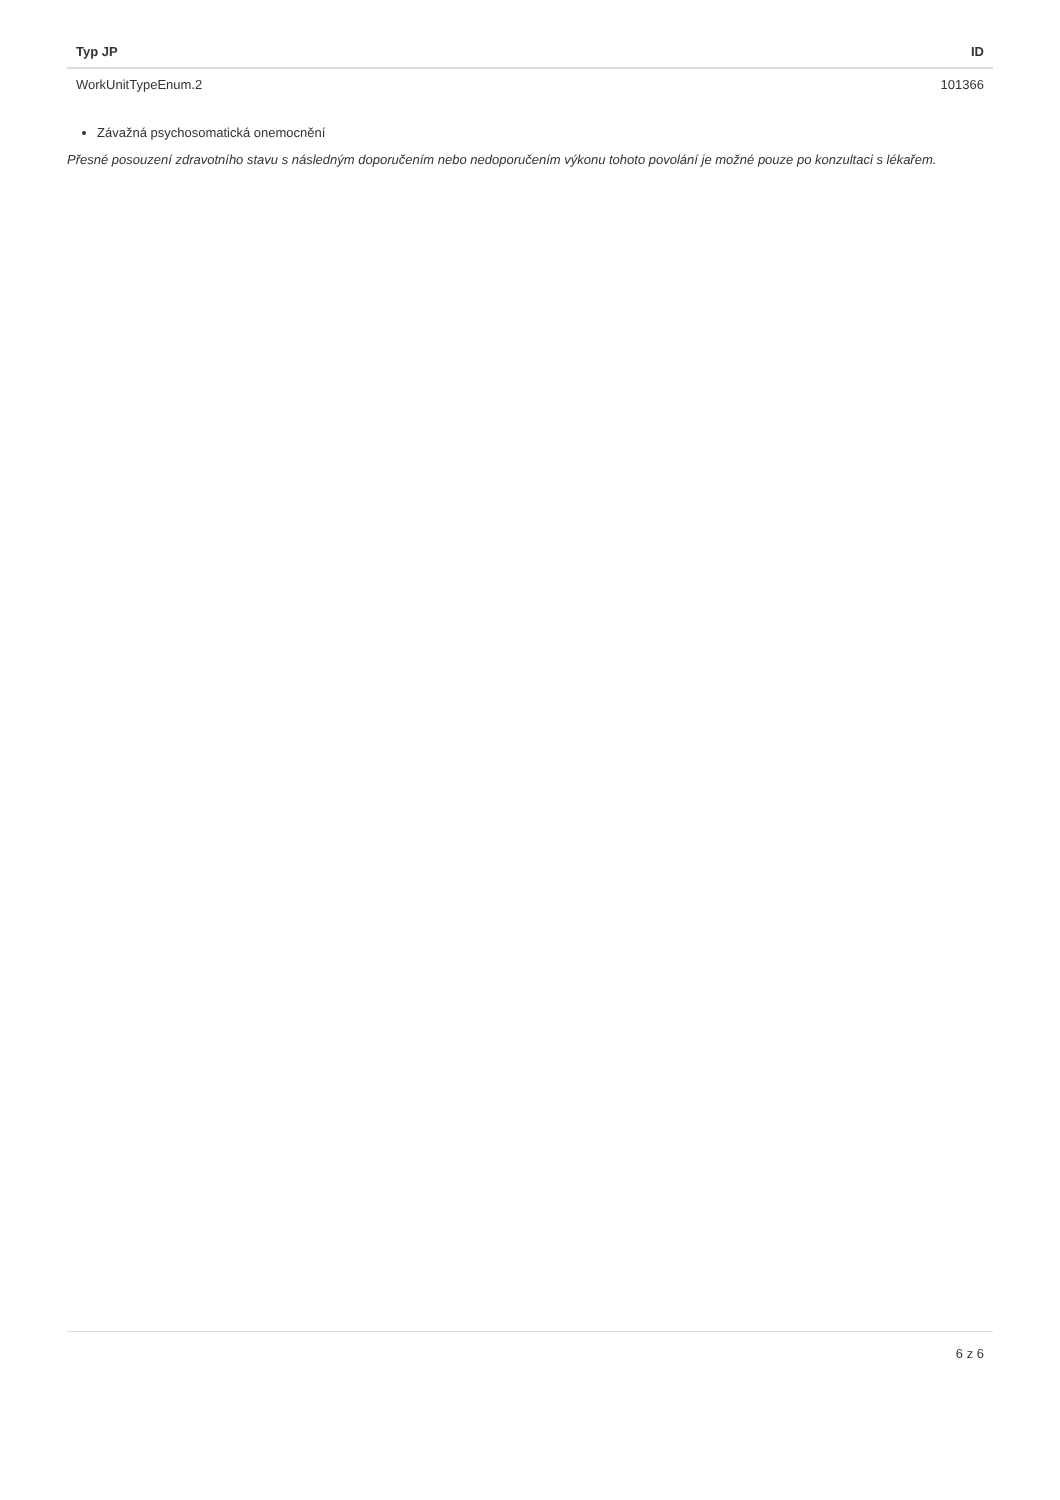| Typ JP | ID |
| --- | --- |
| WorkUnitTypeEnum.2 | 101366 |
Závažná psychosomatická onemocnění
Přesné posouzení zdravotního stavu s následným doporučením nebo nedoporučením výkonu tohoto povolání je možné pouze po konzultaci s lékařem.
6 z 6